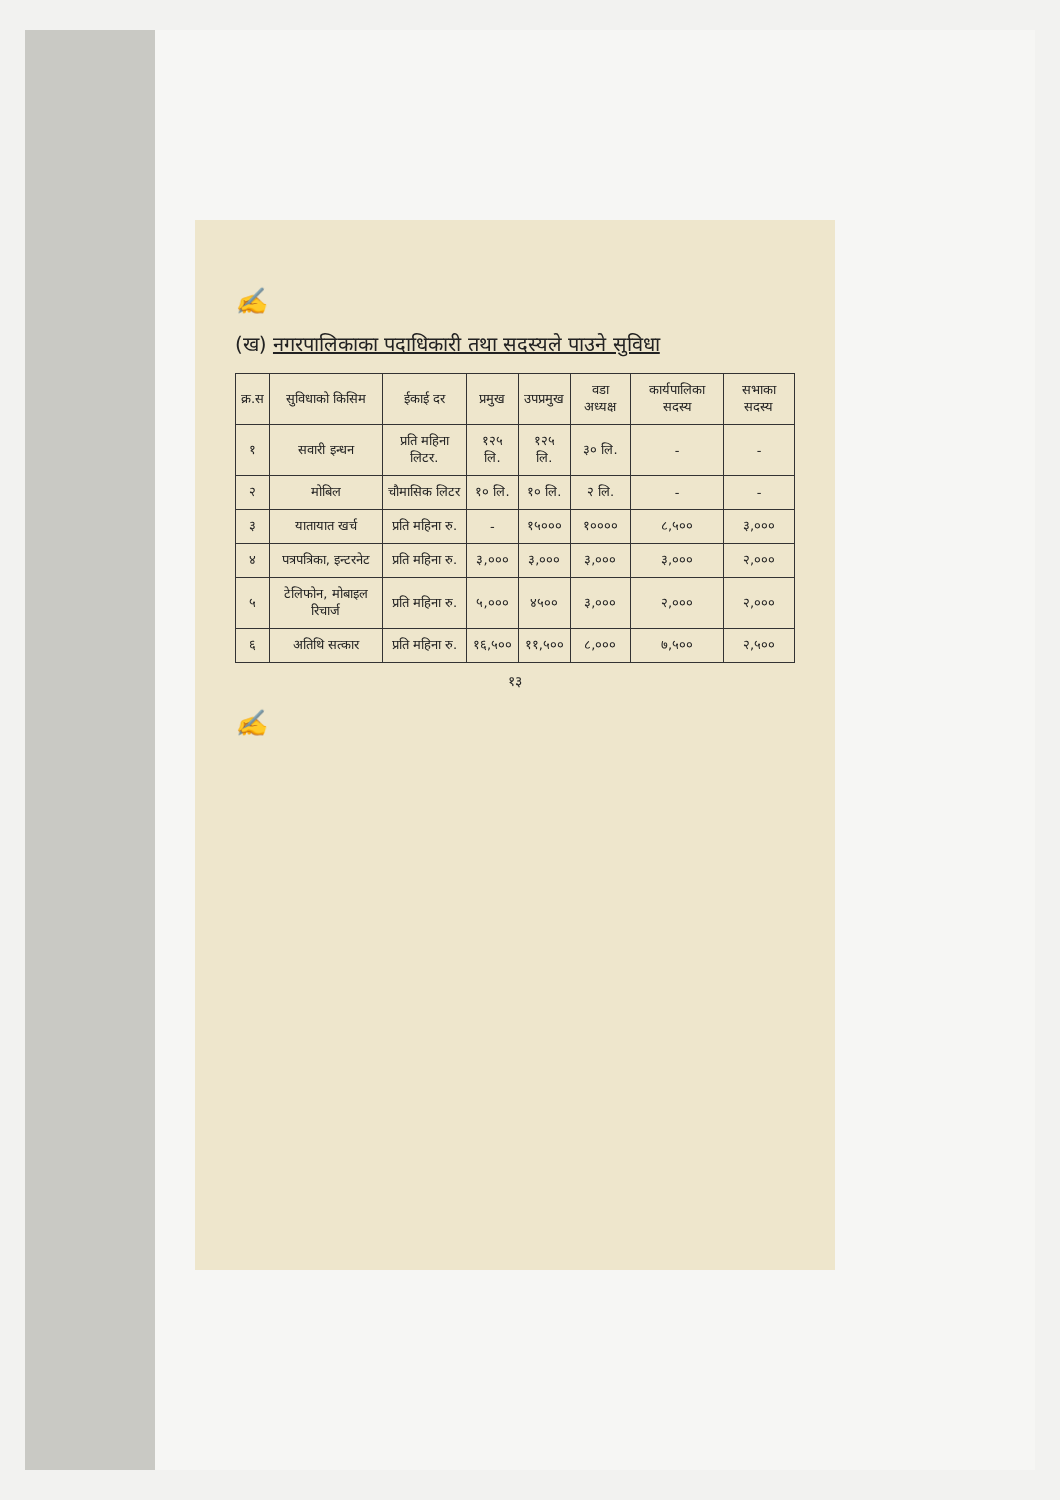✍
(ख) नगरपालिकाका पदाधिकारी तथा सदस्यले पाउने सुविधा
| क्र.स | सुविधाको किसिम | ईकाई दर | प्रमुख | उपप्रमुख | वडा अध्यक्ष | कार्यपालिका सदस्य | सभाका सदस्य |
| --- | --- | --- | --- | --- | --- | --- | --- |
| १ | सवारी इन्धन | प्रति महिना लिटर. | १२५ लि. | १२५ लि. | ३० लि. | - | - |
| २ | मोबिल | चौमासिक लिटर | १० लि. | १० लि. | २ लि. | - | - |
| ३ | यातायात खर्च | प्रति महिना रु. | - | १५००० | १०००० | ८,५०० | ३,००० |
| ४ | पत्रपत्रिका, इन्टरनेट | प्रति महिना रु. | ३,००० | ३,००० | ३,००० | ३,००० | २,००० |
| ५ | टेलिफोन, मोबाइल रिचार्ज | प्रति महिना रु. | ५,००० | ४५०० | ३,००० | २,००० | २,००० |
| ६ | अतिथि सत्कार | प्रति महिना रु. | १६,५०० | ११,५०० | ८,००० | ७,५०० | २,५०० |
१३
✍